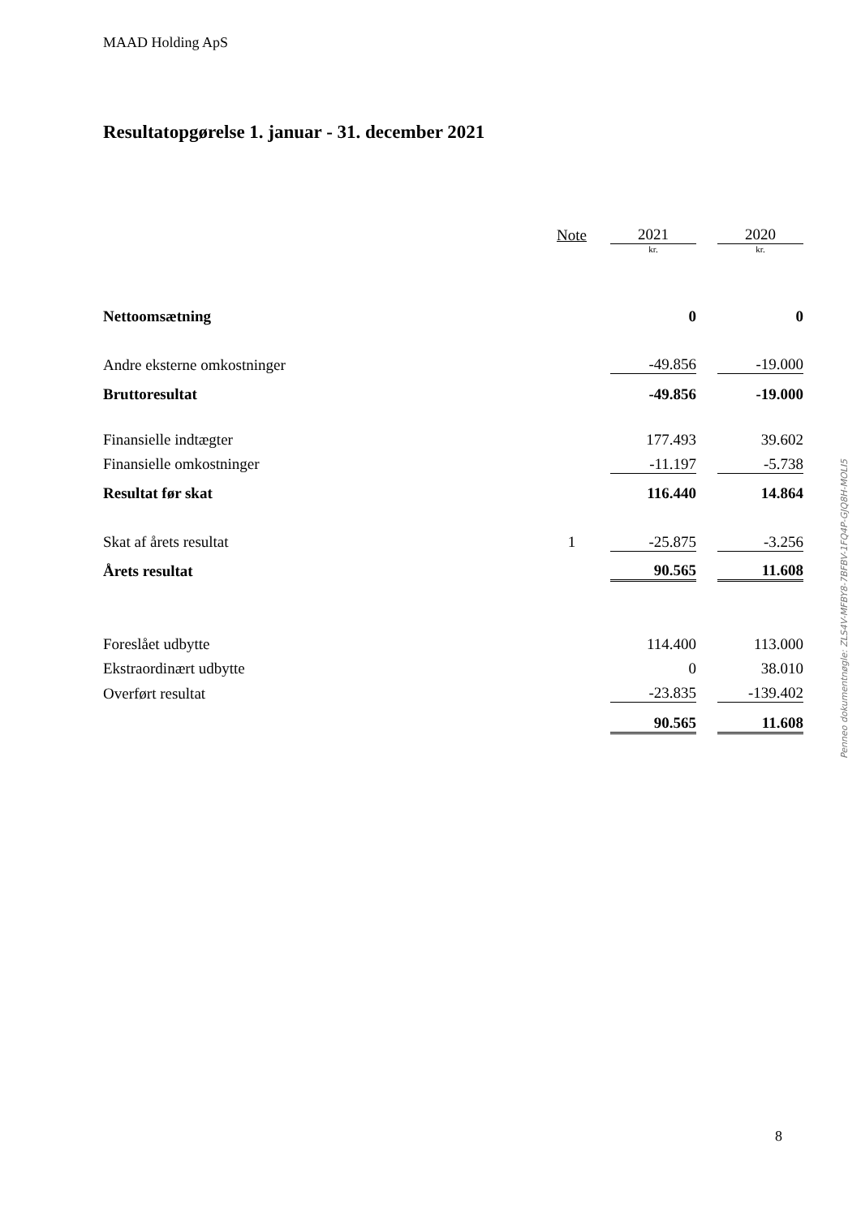MAAD Holding ApS
Resultatopgørelse 1. januar - 31. december 2021
| | Note | 2021 | | 2020 |
| --- | --- | --- | --- | --- |
| | | kr. | | kr. |
| Nettoomsætning | | 0 | | 0 |
| Andre eksterne omkostninger | | -49.856 | | -19.000 |
| Bruttoresultat | | -49.856 | | -19.000 |
| Finansielle indtægter | | 177.493 | | 39.602 |
| Finansielle omkostninger | | -11.197 | | -5.738 |
| Resultat før skat | | 116.440 | | 14.864 |
| Skat af årets resultat | 1 | -25.875 | | -3.256 |
| Årets resultat | | 90.565 | | 11.608 |
| Foreslået udbytte | | 114.400 | | 113.000 |
| Ekstraordinært udbytte | | 0 | | 38.010 |
| Overført resultat | | -23.835 | | -139.402 |
| | | 90.565 | | 11.608 |
Penneo dokumentnøgle: ZLS4V-MFBY8-7BFBV-1FQ4P-GJQ8H-MOLI5
8